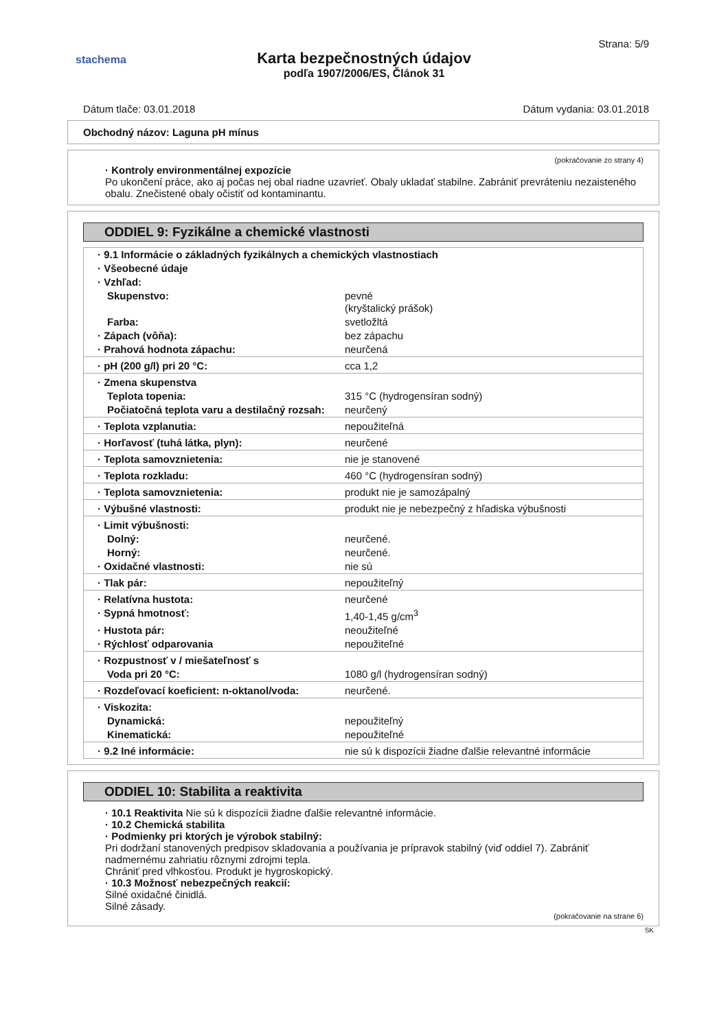stachema
Strana: 5/9
Karta bezpečnostných údajov
podľa 1907/2006/ES, Článok 31
Dátum tlače: 03.01.2018 Dátum vydania: 03.01.2018
Obchodný názov: Laguna pH mínus
(pokračovanie zo strany 4)
· Kontroly environmentálnej expozície
Po ukončení práce, ako aj počas nej obal riadne uzavrieť. Obaly ukladať stabilne. Zabrániť prevráteniu nezaisteného obalu. Znečistené obaly očistiť od kontaminantu.
ODDIEL 9: Fyzikálne a chemické vlastnosti
| · 9.1 Informácie o základných fyzikálnych a chemických vlastnostiach | |
| · Všeobecné údaje | |
| · Vzhľad: | |
| Skupenstvo: | pevné (kryštalický prášok) |
| Farba: | svetložltá |
| · Zápach (vôňa): | bez zápachu |
| · Prahová hodnota zápachu: | neurčená |
| · pH (200 g/l) pri 20 °C: | cca 1,2 |
| · Zmena skupenstva | |
| Teplota topenia: | 315 °C (hydrogensíran sodný) |
| Počiatočná teplota varu a destilačný rozsah: | neurčený |
| · Teplota vzplanutia: | nepoužiteľná |
| · Horľavosť (tuhá látka, plyn): | neurčené |
| · Teplota samovznietenia: | nie je stanovené |
| · Teplota rozkladu: | 460 °C (hydrogensíran sodný) |
| · Teplota samovznietenia: | produkt nie je samozápalný |
| · Výbušné vlastnosti: | produkt nie je nebezpečný z hľadiska výbušnosti |
| · Limit výbušnosti: | |
| Dolný: | neurčené. |
| Horný: | neurčené. |
| · Oxidačné vlastnosti: | nie sú |
| · Tlak pár: | nepoužiteľný |
| · Relatívna hustota: | neurčené |
| · Sypná hmotnosť: | 1,40-1,45 g/cm<sup>3</sup> |
| · Hustota pár: | neoužiteľné |
| · Rýchlosť odparovania | nepoužiteľné |
| · Rozpustnosť v / miešateľnosť s | |
| Voda pri 20 °C: | 1080 g/l (hydrogensíran sodný) |
| · Rozdeľovací koeficient: n-oktanol/voda: | neurčené. |
| · Viskozita: | |
| Dynamická: | nepoužiteľný |
| Kinematická: | nepoužiteľné |
| · 9.2 Iné informácie: | nie sú k dispozícii žiadne ďalšie relevantné informácie |
ODDIEL 10: Stabilita a reaktivita
· 10.1 Reaktivita Nie sú k dispozícii žiadne ďalšie relevantné informácie.
· 10.2 Chemická stabilita
· Podmienky pri ktorých je výrobok stabilný:
Pri dodržaní stanovených predpisov skladovania a používania je prípravok stabilný (viď oddiel 7). Zabrániť nadmernému zahriatiu rôznymi zdrojmi tepla.
Chrániť pred vlhkosťou. Produkt je hygroskopický.
· 10.3 Možnosť nebezpečných reakcií:
Silné oxidačné činidlá.
Silné zásady.
(pokračovanie na strane 6)
SK